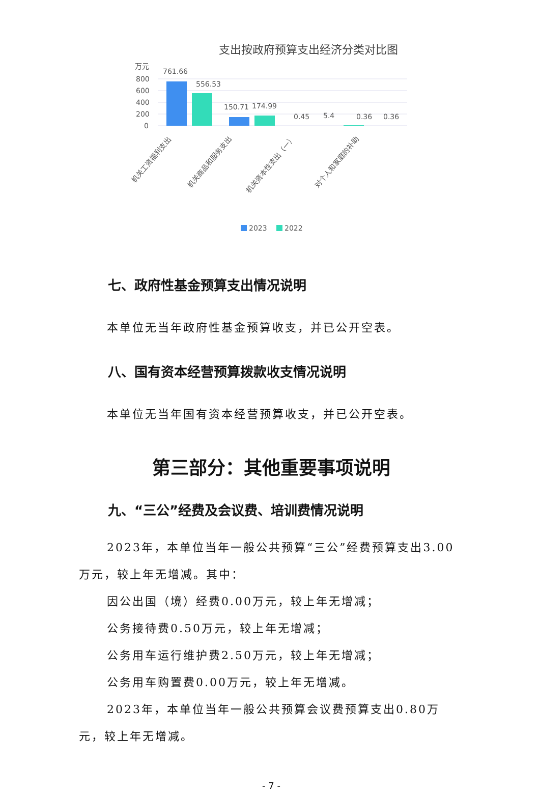支出按政府预算支出经济分类对比图
万元
800
600
400
200
0
761.66
556.53
150.71
174.99
0.45
5.4
0.36
0.36
机关工资福利支出
机关商品和服务支出
机关资本性支出（一）
对个人和家庭的补助
2023
2022
七、政府性基金预算支出情况说明
本单位无当年政府性基金预算收支，并已公开空表。
八、国有资本经营预算拨款收支情况说明
本单位无当年国有资本经营预算收支，并已公开空表。
第三部分：其他重要事项说明
九、“三公”经费及会议费、培训费情况说明
2023年，本单位当年一般公共预算“三公”经费预算支出3.00万元，较上年无增减。其中：
因公出国（境）经费0.00万元，较上年无增减；
公务接待费0.50万元，较上年无增减；
公务用车运行维护费2.50万元，较上年无增减；
公务用车购置费0.00万元，较上年无增减。
2023年，本单位当年一般公共预算会议费预算支出0.80万元，较上年无增减。
- 7 -